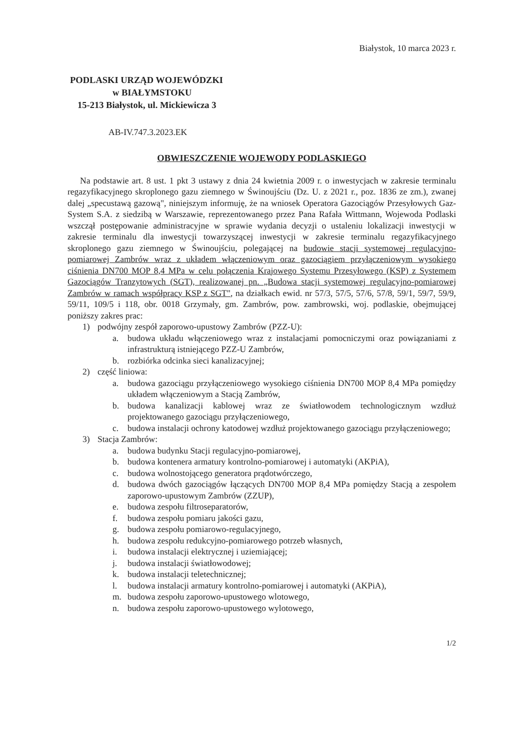Białystok, 10 marca 2023 r.
PODLASKI URZĄD WOJEWÓDZKI
w BIAŁYMSTOKU
15-213 Białystok, ul. Mickiewicza 3
AB-IV.747.3.2023.EK
OBWIESZCZENIE WOJEWODY PODLASKIEGO
Na podstawie art. 8 ust. 1 pkt 3 ustawy z dnia 24 kwietnia 2009 r. o inwestycjach w zakresie terminalu regazyfikacyjnego skroplonego gazu ziemnego w Świnoujściu (Dz. U. z 2021 r., poz. 1836 ze zm.), zwanej dalej „specustawą gazową", niniejszym informuję, że na wniosek Operatora Gazociągów Przesyłowych Gaz-System S.A. z siedzibą w Warszawie, reprezentowanego przez Pana Rafała Wittmann, Wojewoda Podlaski wszczął postępowanie administracyjne w sprawie wydania decyzji o ustaleniu lokalizacji inwestycji w zakresie terminalu dla inwestycji towarzyszącej inwestycji w zakresie terminalu regazyfikacyjnego skroplonego gazu ziemnego w Świnoujściu, polegającej na budowie stacji systemowej regulacyjno-pomiarowej Zambrów wraz z układem włączeniowym oraz gazociągiem przyłączeniowym wysokiego ciśnienia DN700 MOP 8,4 MPa w celu połączenia Krajowego Systemu Przesyłowego (KSP) z Systemem Gazociągów Tranzytowych (SGT), realizowanej pn. „Budowa stacji systemowej regulacyjno-pomiarowej Zambrów w ramach współpracy KSP z SGT", na działkach ewid. nr 57/3, 57/5, 57/6, 57/8, 59/1, 59/7, 59/9, 59/11, 109/5 i 118, obr. 0018 Grzymały, gm. Zambrów, pow. zambrowski, woj. podlaskie, obejmującej poniższy zakres prac:
1) podwójny zespół zaporowo-upustowy Zambrów (PZZ-U):
a. budowa układu włączeniowego wraz z instalacjami pomocniczymi oraz powiązaniami z infrastrukturą istniejącego PZZ-U Zambrów,
b. rozbiórka odcinka sieci kanalizacyjnej;
2) część liniowa:
a. budowa gazociągu przyłączeniowego wysokiego ciśnienia DN700 MOP 8,4 MPa pomiędzy układem włączeniowym a Stacją Zambrów,
b. budowa kanalizacji kablowej wraz ze światłowodem technologicznym wzdłuż projektowanego gazociągu przyłączeniowego,
c. budowa instalacji ochrony katodowej wzdłuż projektowanego gazociągu przyłączeniowego;
3) Stacja Zambrów:
a. budowa budynku Stacji regulacyjno-pomiarowej,
b. budowa kontenera armatury kontrolno-pomiarowej i automatyki (AKPiA),
c. budowa wolnostojącego generatora prądotwórczego,
d. budowa dwóch gazociągów łączących DN700 MOP 8,4 MPa pomiędzy Stacją a zespołem zaporowo-upustowym Zambrów (ZZUP),
e. budowa zespołu filtroseparatorów,
f. budowa zespołu pomiaru jakości gazu,
g. budowa zespołu pomiarowo-regulacyjnego,
h. budowa zespołu redukcyjno-pomiarowego potrzeb własnych,
i. budowa instalacji elektrycznej i uziemiającej;
j. budowa instalacji światłowodowej;
k. budowa instalacji teletechnicznej;
l. budowa instalacji armatury kontrolno-pomiarowej i automatyki (AKPiA),
m. budowa zespołu zaporowo-upustowego wlotowego,
n. budowa zespołu zaporowo-upustowego wylotowego,
1/2